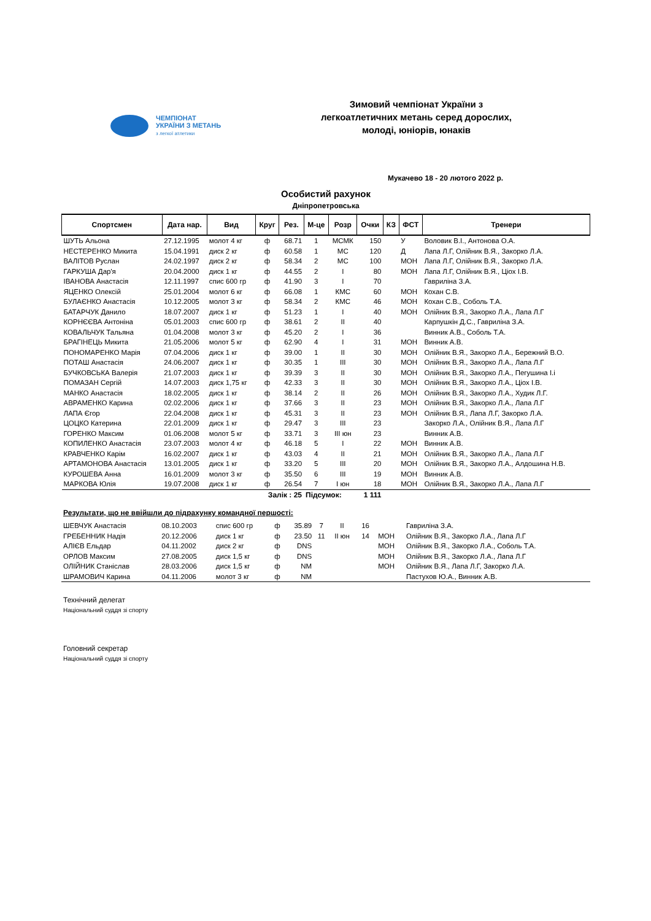ЧЕМПІОНАТ
УКРАЇНИ З МЕТАНЬ
з легкої атлетики
Зимовий чемпіонат України з
легкоатлетичних метань серед дорослих,
молоді, юніорів, юнаків
Мукачево 18 - 20 лютого 2022 р.
Особистий рахунок
Дніпропетровська
| Спортсмен | Дата нар. | Вид | Круг | Рез. | М-це | Розр | Очки | КЗ | ФСТ | Тренери |
| --- | --- | --- | --- | --- | --- | --- | --- | --- | --- | --- |
| ШУТЬ Альона | 27.12.1995 | молот 4 кг | ф | 68.71 | 1 | МСМК | 150 | | У | Воловик В.І., Антонова О.А. |
| НЕСТЕРЕНКО Микита | 15.04.1991 | диск 2 кг | ф | 60.58 | 1 | МС | 120 | | Д | Лапа Л.Г, Олійник В.Я., Закорко Л.А. |
| ВАЛІТОВ Руслан | 24.02.1997 | диск 2 кг | ф | 58.34 | 2 | МС | 100 | | МОН | Лапа Л.Г, Олійник В.Я., Закорко Л.А. |
| ГАРКУША Дар'я | 20.04.2000 | диск 1 кг | ф | 44.55 | 2 | І | 80 | | МОН | Лапа Л.Г, Олійник В.Я., Ціох І.В. |
| ІВАНОВА Анастасія | 12.11.1997 | спис 600 гр | ф | 41.90 | 3 | І | 70 | | | Гавриліна З.А. |
| ЯЦЕНКО Олексій | 25.01.2004 | молот 6 кг | ф | 66.08 | 1 | КМС | 60 | | МОН | Кохан С.В. |
| БУЛАЄНКО Анастасія | 10.12.2005 | молот 3 кг | ф | 58.34 | 2 | КМС | 46 | | МОН | Кохан С.В., Соболь Т.А. |
| БАТАРЧУК Данило | 18.07.2007 | диск 1 кг | ф | 51.23 | 1 | І | 40 | | МОН | Олійник В.Я., Закорко Л.А., Лапа Л.Г |
| КОРНЄЄВА Антоніна | 05.01.2003 | спис 600 гр | ф | 38.61 | 2 | ІІ | 40 | | | Карпушкін Д.С., Гавриліна З.А. |
| КОВАЛЬЧУК Тальяна | 01.04.2008 | молот 3 кг | ф | 45.20 | 2 | І | 36 | | | Винник А.В., Соболь Т.А. |
| БРАГІНЕЦЬ Микита | 21.05.2006 | молот 5 кг | ф | 62.90 | 4 | І | 31 | | МОН | Винник А.В. |
| ПОНОМАРЕНКО Марія | 07.04.2006 | диск 1 кг | ф | 39.00 | 1 | ІІ | 30 | | МОН | Олійник В.Я., Закорко Л.А., Бережний В.О. |
| ПОТАШ Анастасія | 24.06.2007 | диск 1 кг | ф | 30.35 | 1 | ІІІ | 30 | | МОН | Олійник В.Я., Закорко Л.А., Лапа Л.Г |
| БУЧКОВСЬКА Валерія | 21.07.2003 | диск 1 кг | ф | 39.39 | 3 | ІІ | 30 | | МОН | Олійник В.Я., Закорко Л.А., Пегушина І.і |
| ПОМАЗАН Сергій | 14.07.2003 | диск 1,75 кг | ф | 42.33 | 3 | ІІ | 30 | | МОН | Олійник В.Я., Закорко Л.А., Ціох І.В. |
| МАНКО Анастасія | 18.02.2005 | диск 1 кг | ф | 38.14 | 2 | ІІ | 26 | | МОН | Олійник В.Я., Закорко Л.А., Худик Л.Г. |
| АВРАМЕНКО Карина | 02.02.2006 | диск 1 кг | ф | 37.66 | 3 | ІІ | 23 | | МОН | Олійник В.Я., Закорко Л.А., Лапа Л.Г |
| ЛАПА Єгор | 22.04.2008 | диск 1 кг | ф | 45.31 | 3 | ІІ | 23 | | МОН | Олійник В.Я., Лапа Л.Г, Закорко Л.А. |
| ЦОЦКО Катерина | 22.01.2009 | диск 1 кг | ф | 29.47 | 3 | ІІІ | 23 | | | Закорко Л.А., Олійник В.Я., Лапа Л.Г |
| ГОРЕНКО Максим | 01.06.2008 | молот 5 кг | ф | 33.71 | 3 | ІІІ юн | 23 | | | Винник А.В. |
| КОПИЛЕНКО Анастасія | 23.07.2003 | молот 4 кг | ф | 46.18 | 5 | І | 22 | | МОН | Винник А.В. |
| КРАВЧЕНКО Карім | 16.02.2007 | диск 1 кг | ф | 43.03 | 4 | ІІ | 21 | | МОН | Олійник В.Я., Закорко Л.А., Лапа Л.Г |
| АРТАМОНОВА Анастасія | 13.01.2005 | диск 1 кг | ф | 33.20 | 5 | ІІІ | 20 | | МОН | Олійник В.Я., Закорко Л.А., Алдошина Н.В. |
| КУРОШЕВА Анна | 16.01.2009 | молот 3 кг | ф | 35.50 | 6 | ІІІ | 19 | | МОН | Винник А.В. |
| МАРКОВА Юлія | 19.07.2008 | диск 1 кг | ф | 26.54 | 7 | І юн | 18 | | МОН | Олійник В.Я., Закорко Л.А., Лапа Л.Г |
| Залік : 25 | | | | | Підсумок: | | 1 111 | | | |
Результати, що не ввійшли до підрахунку командної першості:
| ШЕВЧУК Анастасія | 08.10.2003 | спис 600 гр | ф | 35.89 | 7 | ІІ | 16 | | | Гавриліна З.А. |
| ГРЕБЕННИК Надія | 20.12.2006 | диск 1 кг | ф | 23.50 | 11 | ІІ юн | 14 | | МОН | Олійник В.Я., Закорко Л.А., Лапа Л.Г |
| АЛІЄВ Ельдар | 04.11.2002 | диск 2 кг | ф | DNS | | | | | МОН | Олійник В.Я., Закорко Л.А., Соболь Т.А. |
| ОРЛОВ Максим | 27.08.2005 | диск 1,5 кг | ф | DNS | | | | | МОН | Олійник В.Я., Закорко Л.А., Лапа Л.Г |
| ОЛІЙНИК Станіслав | 28.03.2006 | диск 1,5 кг | ф | NM | | | | | МОН | Олійник В.Я., Лапа Л.Г, Закорко Л.А. |
| ШРАМОВИЧ Карина | 04.11.2006 | молот 3 кг | ф | NM | | | | | | Пастухов Ю.А., Винник А.В. |
Технічний делегат
Національний суддя зі спорту
Головний секретар
Національний суддя зі спорту